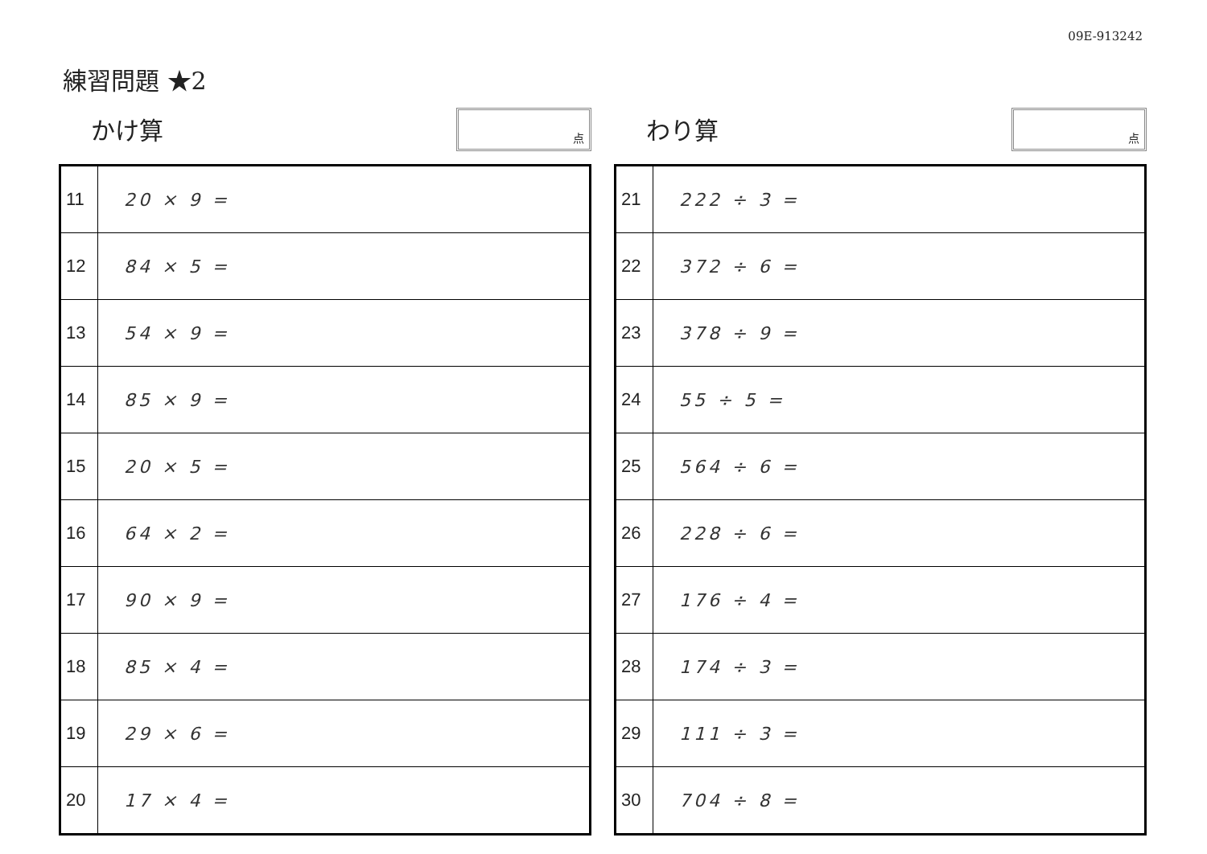09E-913242
練習問題 ★2
かけ算
点
| 11 | 20 × 9 = |
| 12 | 84 × 5 = |
| 13 | 54 × 9 = |
| 14 | 85 × 9 = |
| 15 | 20 × 5 = |
| 16 | 64 × 2 = |
| 17 | 90 × 9 = |
| 18 | 85 × 4 = |
| 19 | 29 × 6 = |
| 20 | 17 × 4 = |
わり算
点
| 21 | 222 ÷ 3 = |
| 22 | 372 ÷ 6 = |
| 23 | 378 ÷ 9 = |
| 24 | 55 ÷ 5 = |
| 25 | 564 ÷ 6 = |
| 26 | 228 ÷ 6 = |
| 27 | 176 ÷ 4 = |
| 28 | 174 ÷ 3 = |
| 29 | 111 ÷ 3 = |
| 30 | 704 ÷ 8 = |